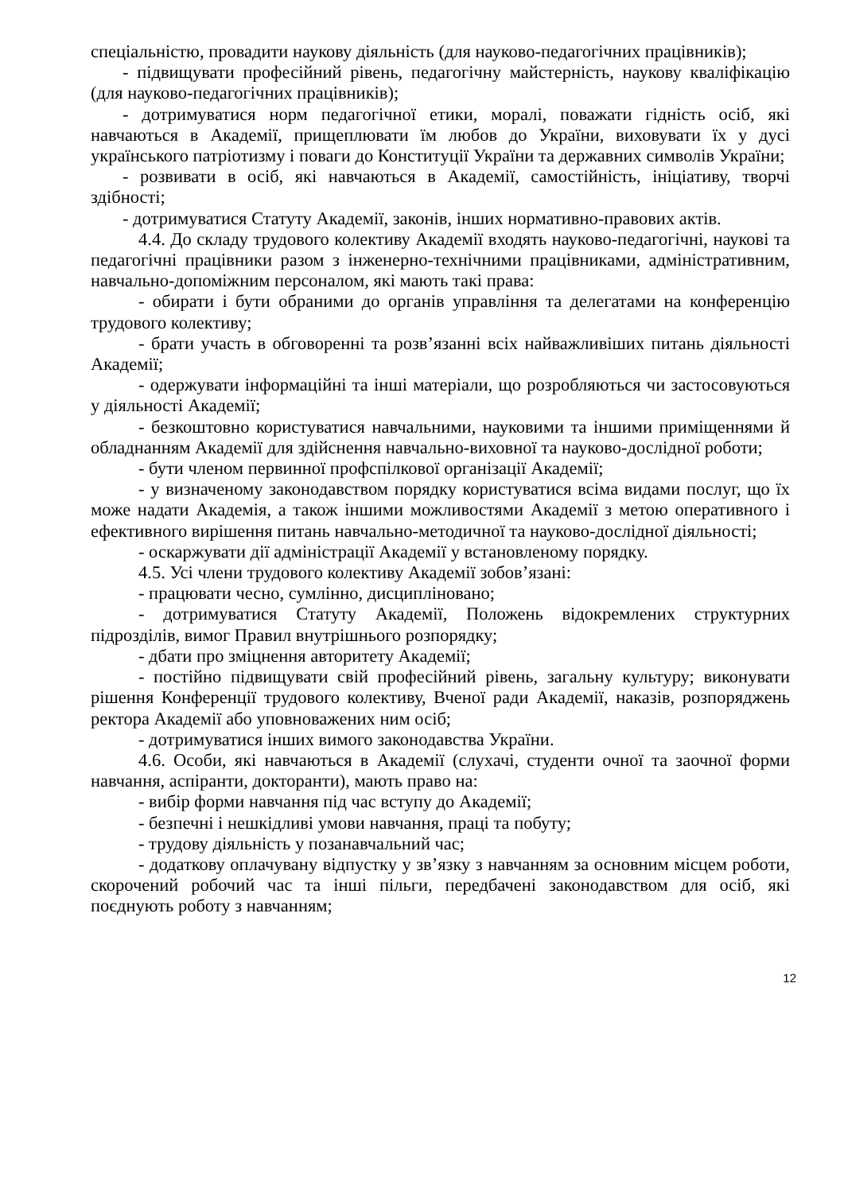спеціальністю, провадити наукову діяльність (для науково-педагогічних працівників);
- підвищувати професійний рівень, педагогічну майстерність, наукову кваліфікацію (для науково-педагогічних працівників);
- дотримуватися норм педагогічної етики, моралі, поважати гідність осіб, які навчаються в Академії, прищеплювати їм любов до України, виховувати їх у дусі українського патріотизму і поваги до Конституції України та державних символів України;
- розвивати в осіб, які навчаються в Академії, самостійність, ініціативу, творчі здібності;
- дотримуватися Статуту Академії, законів, інших нормативно-правових актів.
4.4. До складу трудового колективу Академії входять науково-педагогічні, наукові та педагогічні працівники разом з інженерно-технічними працівниками, адміністративним, навчально-допоміжним персоналом, які мають такі права:
- обирати і бути обраними до органів управління та делегатами на конференцію трудового колективу;
- брати участь в обговоренні та розв’язанні всіх найважливіших питань діяльності Академії;
- одержувати інформаційні та інші матеріали, що розробляються чи застосовуються у діяльності Академії;
- безкоштовно користуватися навчальними, науковими та іншими приміщеннями й обладнанням Академії для здійснення навчально-виховної та науково-дослідної роботи;
- бути членом первинної профспілкової організації Академії;
- у визначеному законодавством порядку користуватися всіма видами послуг, що їх може надати Академія, а також іншими можливостями Академії з метою оперативного і ефективного вирішення питань навчально-методичної та науково-дослідної діяльності;
- оскаржувати дії адміністрації Академії у встановленому порядку.
4.5. Усі члени трудового колективу Академії зобов’язані:
- працювати чесно, сумлінно, дисципліновано;
- дотримуватися Статуту Академії, Положень відокремлених структурних підрозділів, вимог Правил внутрішнього розпорядку;
- дбати про зміцнення авторитету Академії;
- постійно підвищувати свій професійний рівень, загальну культуру; виконувати рішення Конференції трудового колективу, Вченої ради Академії, наказів, розпоряджень ректора Академії або уповноважених ним осіб;
- дотримуватися інших вимого законодавства України.
4.6. Особи, які навчаються в Академії (слухачі, студенти очної та заочної форми навчання, аспіранти, докторанти), мають право на:
- вибір форми навчання під час вступу до Академії;
- безпечні і нешкідливі умови навчання, праці та побуту;
- трудову діяльність у позанавчальний час;
- додаткову оплачувану відпустку у зв’язку з навчанням за основним місцем роботи, скорочений робочий час та інші пільги, передбачені законодавством для осіб, які поєднують роботу з навчанням;
12